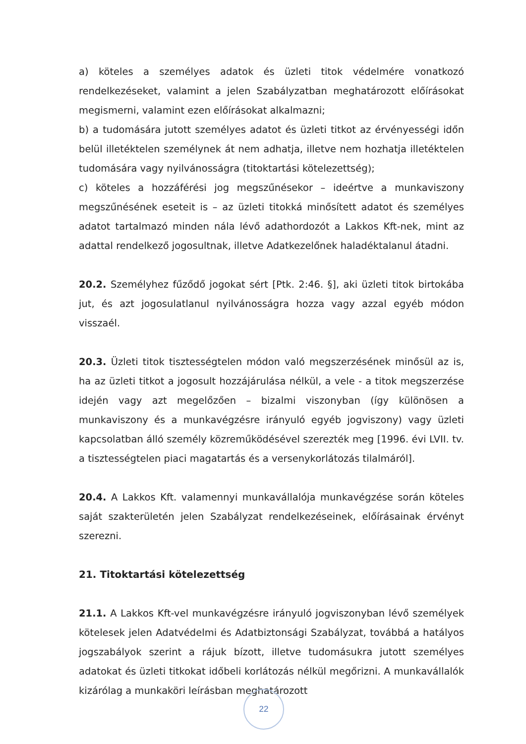a) köteles a személyes adatok és üzleti titok védelmére vonatkozó rendelkezéseket, valamint a jelen Szabályzatban meghatározott előírásokat megismerni, valamint ezen előírásokat alkalmazni;
b) a tudomására jutott személyes adatot és üzleti titkot az érvényességi időn belül illetéktelen személynek át nem adhatja, illetve nem hozhatja illetéktelen tudomására vagy nyilvánosságra (titoktartási kötelezettség);
c) köteles a hozzáférési jog megszűnésekor – ideértve a munkaviszony megszűnésének eseteit is – az üzleti titokká minősített adatot és személyes adatot tartalmazó minden nála lévő adathordozót a Lakkos Kft-nek, mint az adattal rendelkező jogosultnak, illetve Adatkezelőnek haladéktalanul átadni.
20.2. Személyhez fűződő jogokat sért [Ptk. 2:46. §], aki üzleti titok birtokába jut, és azt jogosulatlanul nyilvánosságra hozza vagy azzal egyéb módon visszaél.
20.3. Üzleti titok tisztességtelen módon való megszerzésének minősül az is, ha az üzleti titkot a jogosult hozzájárulása nélkül, a vele - a titok megszerzése idején vagy azt megelőzően – bizalmi viszonyban (így különösen a munkaviszony és a munkavégzésre irányuló egyéb jogviszony) vagy üzleti kapcsolatban álló személy közreműködésével szerezték meg [1996. évi LVII. tv. a tisztességtelen piaci magatartás és a versenykorlátozás tilalmáról].
20.4. A Lakkos Kft. valamennyi munkavállalója munkavégzése során köteles saját szakterületén jelen Szabályzat rendelkezéseinek, előírásainak érvényt szerezni.
21. Titoktartási kötelezettség
21.1. A Lakkos Kft-vel munkavégzésre irányuló jogviszonyban lévő személyek kötelesek jelen Adatvédelmi és Adatbiztonsági Szabályzat, továbbá a hatályos jogszabályok szerint a rájuk bízott, illetve tudomásukra jutott személyes adatokat és üzleti titkokat időbeli korlátozás nélkül megőrizni. A munkavállalók kizárólag a munkaköri leírásban meghatározott
22